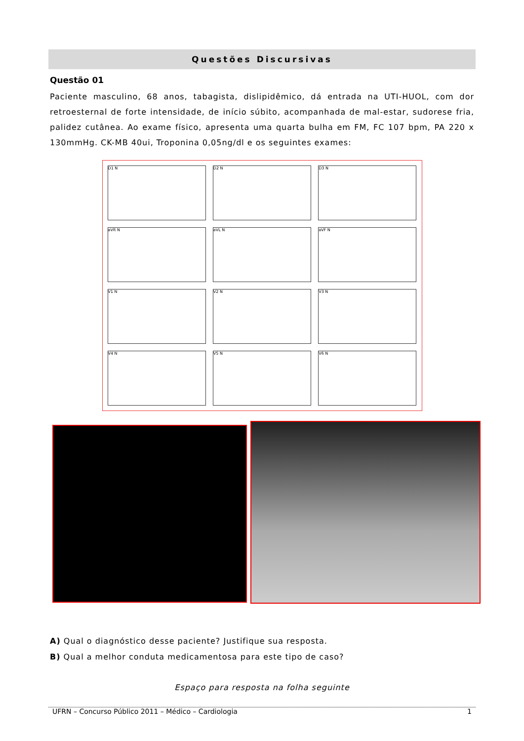Questões Discursivas
Questão 01
Paciente masculino, 68 anos, tabagista, dislipidêmico, dá entrada na UTI-HUOL, com dor retroesternal de forte intensidade, de início súbito, acompanhada de mal-estar, sudorese fria, palidez cutânea. Ao exame físico, apresenta uma quarta bulha em FM, FC 107 bpm, PA 220 x 130mmHg. CK-MB 40ui, Troponina 0,05ng/dl e os seguintes exames:
D1 N
D2 N
D3 N
aVR N
aVL N
aVF N
V1 N
V2 N
V3 N
V4 N
V5 N
V6 N
A) Qual o diagnóstico desse paciente? Justifique sua resposta.
B) Qual a melhor conduta medicamentosa para este tipo de caso?
Espaço para resposta na folha seguinte
UFRN – Concurso Público 2011 – Médico – Cardiologia 1